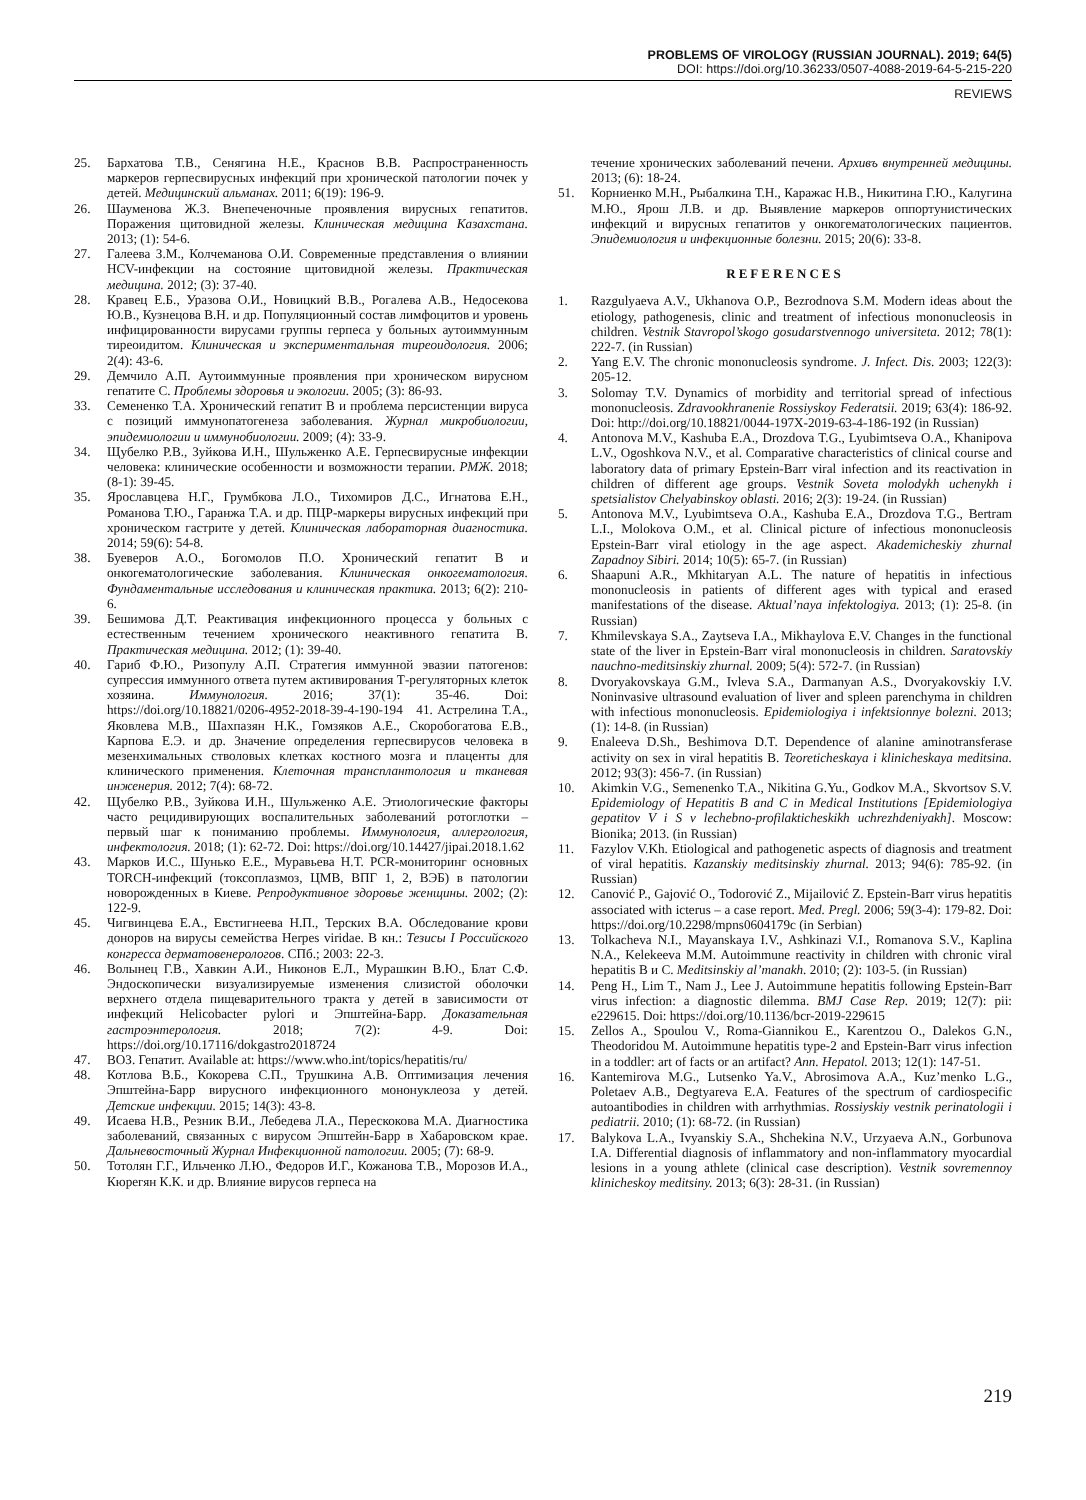PROBLEMS OF VIROLOGY (RUSSIAN JOURNAL). 2019; 64(5)
DOI: https://doi.org/10.36233/0507-4088-2019-64-5-215-220
REVIEWS
25. Бархатова Т.В., Сенягина Н.Е., Краснов В.В. Распространенность маркеров герпесвирусных инфекций при хронической патологии почек у детей. Медицинский альманах. 2011; 6(19): 196-9.
26. Шауменова Ж.З. Внепеченочные проявления вирусных гепатитов. Поражения щитовидной железы. Клиническая медицина Казахстана. 2013; (1): 54-6.
27. Галеева З.М., Колчеманова О.И. Современные представления о влиянии HCV-инфекции на состояние щитовидной железы. Практическая медицина. 2012; (3): 37-40.
28. Кравец Е.Б., Уразова О.И., Новицкий В.В., Рогалева А.В., Недосекова Ю.В., Кузнецова В.Н. и др. Популяционный состав лимфоцитов и уровень инфицированности вирусами группы герпеса у больных аутоиммунным тиреоидитом. Клиническая и экспериментальная тиреоидология. 2006; 2(4): 43-6.
29. Демчило А.П. Аутоиммунные проявления при хроническом вирусном гепатите С. Проблемы здоровья и экологии. 2005; (3): 86-93.
33. Семененко Т.А. Хронический гепатит В и проблема персистенции вируса с позиций иммунопатогенеза заболевания. Журнал микробиологии, эпидемиологии и иммунобиологии. 2009; (4): 33-9.
34. Щубелко Р.В., Зуйкова И.Н., Шульженко А.Е. Герпесвирусные инфекции человека: клинические особенности и возможности терапии. РМЖ. 2018; (8-1): 39-45.
35. Ярославцева Н.Г., Грумбкова Л.О., Тихомиров Д.С., Игнатова Е.Н., Романова Т.Ю., Гаранжа Т.А. и др. ПЦР-маркеры вирусных инфекций при хроническом гастрите у детей. Клиническая лабораторная диагностика. 2014; 59(6): 54-8.
38. Буеверов А.О., Богомолов П.О. Хронический гепатит В и онкогематологические заболевания. Клиническая онкогематология. Фундаментальные исследования и клиническая практика. 2013; 6(2): 210-6.
39. Бешимова Д.Т. Реактивация инфекционного процесса у больных с естественным течением хронического неактивного гепатита В. Практическая медицина. 2012; (1): 39-40.
40. Гариб Ф.Ю., Ризопулу А.П. Стратегия иммунной эвазии патогенов: супрессия иммунного ответа путем активирования Т-регуляторных клеток хозяина. Иммунология. 2016; 37(1): 35-46. Doi: https://doi.org/10.18821/0206-4952-2018-39-4-190-194 41. Астрелина Т.А., Яковлева М.В., Шахпазян Н.К., Гомзяков А.Е., Скоробогатова Е.В., Карпова Е.Э. и др. Значение определения герпесвирусов человека в мезенхимальных стволовых клетках костного мозга и плаценты для клинического применения. Клеточная трансплантология и тканевая инженерия. 2012; 7(4): 68-72.
42. Щубелко Р.В., Зуйкова И.Н., Шульженко А.Е. Этиологические факторы часто рецидивирующих воспалительных заболеваний ротоглотки – первый шаг к пониманию проблемы. Иммунология, аллергология, инфектология. 2018; (1): 62-72. Doi: https://doi.org/10.14427/jipai.2018.1.62
43. Марков И.С., Шунько Е.Е., Муравьева Н.Т. PCR-мониторинг основных TORCH-инфекций (токсоплазмоз, ЦМВ, ВПГ 1, 2, ВЭБ) в патологии новорожденных в Киеве. Репродуктивное здоровье женщины. 2002; (2): 122-9.
45. Чигвинцева Е.А., Евстигнеева Н.П., Терских В.А. Обследование крови доноров на вирусы семейства Herpes viridae. В кн.: Тезисы I Российского конгресса дерматовенерологов. СПб.; 2003: 22-3.
46. Волынец Г.В., Хавкин А.И., Никонов Е.Л., Мурашкин В.Ю., Блат С.Ф. Эндоскопически визуализируемые изменения слизистой оболочки верхнего отдела пищеварительного тракта у детей в зависимости от инфекций Helicobacter pylori и Эпштейна-Барр. Доказательная гастроэнтерология. 2018; 7(2): 4-9. Doi: https://doi.org/10.17116/dokgastro2018724
47. ВОЗ. Гепатит. Available at: https://www.who.int/topics/hepatitis/ru/
48. Котлова В.Б., Кокорева С.П., Трушкина А.В. Оптимизация лечения Эпштейна-Барр вирусного инфекционного мононуклеоза у детей. Детские инфекции. 2015; 14(3): 43-8.
49. Исаева Н.В., Резник В.И., Лебедева Л.А., Перескокова М.А. Диагностика заболеваний, связанных с вирусом Эпштейн-Барр в Хабаровском крае. Дальневосточный Журнал Инфекционной патологии. 2005; (7): 68-9.
50. Тотолян Г.Г., Ильченко Л.Ю., Федоров И.Г., Кожанова Т.В., Морозов И.А., Кюрегян К.К. и др. Влияние вирусов герпеса на
течение хронических заболеваний печени. Архивъ внутренней медицины. 2013; (6): 18-24.
51. Корниенко М.Н., Рыбалкина Т.Н., Каражас Н.В., Никитина Г.Ю., Калугина М.Ю., Ярош Л.В. и др. Выявление маркеров оппортунистических инфекций и вирусных гепатитов у онкогематологических пациентов. Эпидемиология и инфекционные болезни. 2015; 20(6): 33-8.
REFERENCES
1. Razgulyaeva A.V., Ukhanova O.P., Bezrodnova S.M. Modern ideas about the etiology, pathogenesis, clinic and treatment of infectious mononucleosis in children. Vestnik Stavropol’skogo gosudarstvennogo universiteta. 2012; 78(1): 222-7. (in Russian)
2. Yang E.V. The chronic mononucleosis syndrome. J. Infect. Dis. 2003; 122(3): 205-12.
3. Solomay T.V. Dynamics of morbidity and territorial spread of infectious mononucleosis. Zdravookhranenie Rossiyskoy Federatsii. 2019; 63(4): 186-92. Doi: http://doi.org/10.18821/0044-197X-2019-63-4-186-192 (in Russian)
4. Antonova M.V., Kashuba E.A., Drozdova T.G., Lyubimtseva O.A., Khanipova L.V., Ogoshkova N.V., et al. Comparative characteristics of clinical course and laboratory data of primary Epstein-Barr viral infection and its reactivation in children of different age groups. Vestnik Soveta molodykh uchenykh i spetsialistov Chelyabinskoy oblasti. 2016; 2(3): 19-24. (in Russian)
5. Antonova M.V., Lyubimtseva O.A., Kashuba E.A., Drozdova T.G., Bertram L.I., Molokova O.M., et al. Clinical picture of infectious mononucleosis Epstein-Barr viral etiology in the age aspect. Akademicheskiy zhurnal Zapadnoy Sibiri. 2014; 10(5): 65-7. (in Russian)
6. Shaapuni A.R., Mkhitaryan A.L. The nature of hepatitis in infectious mononucleosis in patients of different ages with typical and erased manifestations of the disease. Aktual’naya infektologiya. 2013; (1): 25-8. (in Russian)
7. Khmilevskaya S.A., Zaytseva I.A., Mikhaylova E.V. Changes in the functional state of the liver in Epstein-Barr viral mononucleosis in children. Saratovskiy nauchno-meditsinskiy zhurnal. 2009; 5(4): 572-7. (in Russian)
8. Dvoryakovskaya G.M., Ivleva S.A., Darmanyan A.S., Dvoryakovskiy I.V. Noninvasive ultrasound evaluation of liver and spleen parenchyma in children with infectious mononucleosis. Epidemiologiya i infektsionnye bolezni. 2013; (1): 14-8. (in Russian)
9. Enaleeva D.Sh., Beshimova D.T. Dependence of alanine aminotransferase activity on sex in viral hepatitis B. Teoreticheskaya i klinicheskaya meditsina. 2012; 93(3): 456-7. (in Russian)
10. Akimkin V.G., Semenenko T.A., Nikitina G.Yu., Godkov M.A., Skvortsov S.V. Epidemiology of Hepatitis B and C in Medical Institutions [Epidemiologiya gepatitov V i S v lechebno-profilakticheskikh uchrezhdeniyakh]. Moscow: Bionika; 2013. (in Russian)
11. Fazylov V.Kh. Etiological and pathogenetic aspects of diagnosis and treatment of viral hepatitis. Kazanskiy meditsinskiy zhurnal. 2013; 94(6): 785-92. (in Russian)
12. Canović P., Gajović O., Todorović Z., Mijailović Z. Epstein-Barr virus hepatitis associated with icterus – a case report. Med. Pregl. 2006; 59(3-4): 179-82. Doi: https://doi.org/10.2298/mpns0604179c (in Serbian)
13. Tolkacheva N.I., Mayanskaya I.V., Ashkinazi V.I., Romanova S.V., Kaplina N.A., Kelekeeva M.M. Autoimmune reactivity in children with chronic viral hepatitis B и C. Meditsinskiy al’manakh. 2010; (2): 103-5. (in Russian)
14. Peng H., Lim T., Nam J., Lee J. Autoimmune hepatitis following Epstein-Barr virus infection: a diagnostic dilemma. BMJ Case Rep. 2019; 12(7): pii: e229615. Doi: https://doi.org/10.1136/bcr-2019-229615
15. Zellos A., Spoulou V., Roma-Giannikou E., Karentzou O., Dalekos G.N., Theodoridou M. Autoimmune hepatitis type-2 and Epstein-Barr virus infection in a toddler: art of facts or an artifact? Ann. Hepatol. 2013; 12(1): 147-51.
16. Kantemirova M.G., Lutsenko Ya.V., Abrosimova A.A., Kuz’menko L.G., Poletaev A.B., Degtyareva E.A. Features of the spectrum of cardiospecific autoantibodies in children with arrhythmias. Rossiyskiy vestnik perinatologii i pediatrii. 2010; (1): 68-72. (in Russian)
17. Balykova L.A., Ivyanskiy S.A., Shchekina N.V., Urzyaeva A.N., Gorbunova I.A. Differential diagnosis of inflammatory and non-inflammatory myocardial lesions in a young athlete (clinical case description). Vestnik sovremennoy klinicheskoy meditsiny. 2013; 6(3): 28-31. (in Russian)
219